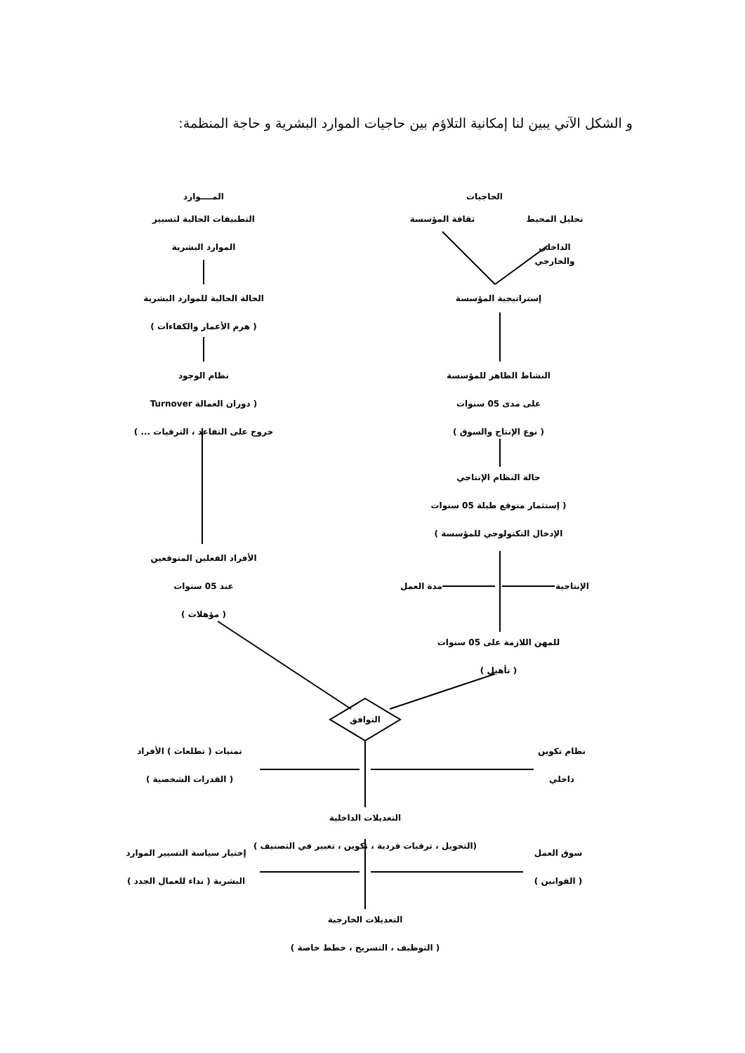و الشكل الآتي يبين لنا إمكانية التلاؤم بين حاجيات الموارد البشرية و حاجة المنظمة:
المــــوارد
التطبيقات الحالية لتسيير
الموارد البشرية
الحالة الحالية للموارد البشرية
( هرم الأعمار والكفاءات )
نظام الوجود
( دوران العمالة Turnover
خروج على التقاعد ، الترقيات ... )
الأفراد الفعلين المتوقعين
عند 05 سنوات
( مؤهلات )
الحاجيات
تحليل المحيط
الداخلي والخارجي
ثقافة المؤسسة
إستراتيجية المؤسسة
النشاط الظاهر للمؤسسة
على مدى 05 سنوات
( نوع الإنتاج والسوق )
حالة النظام الإنتاجي
( إستثمار متوقع طيلة 05 سنوات
الإدخال التكنولوجي للمؤسسة )
الإنتاجية
مدة العمل
للمهن اللازمة على 05 سنوات
( تأهيل )
التوافق
تمنيات ( تطلعات ) الأفراد
( القدرات الشخصية )
نظام تكوين
داخلي
التعديلات الداخلية
(التحويل ، ترقيات فردية ، تكوين ، تغيير في التصنيف )
إختيار سياسة التسيير الموارد
البشرية ( نداء للعمال الجدد )
سوق العمل
( القوانين )
التعديلات الخارجية
( التوظيف ، التسريح ، خطط خاصة )